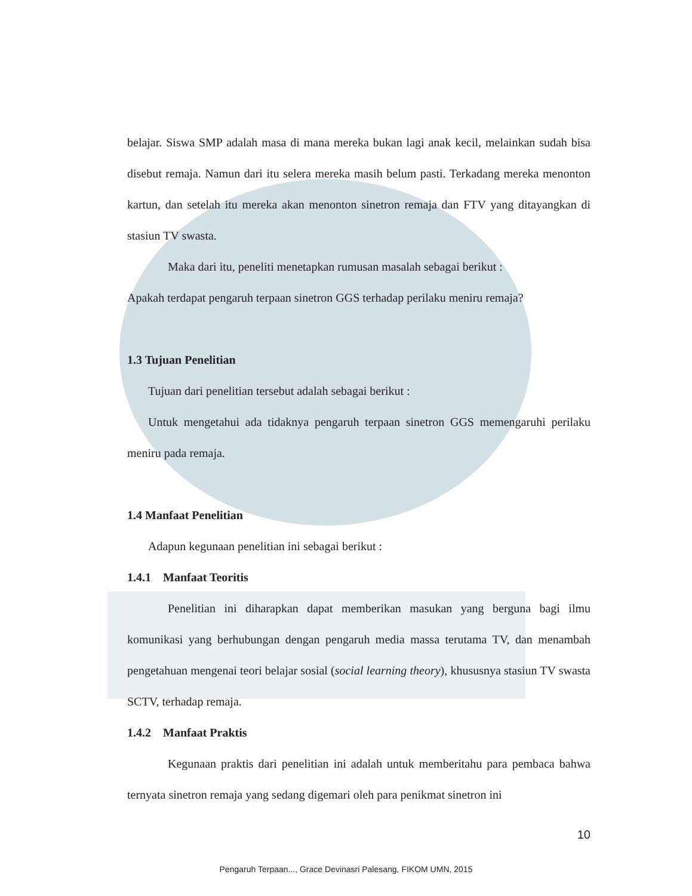belajar. Siswa SMP adalah masa di mana mereka bukan lagi anak kecil, melainkan sudah bisa disebut remaja. Namun dari itu selera mereka masih belum pasti. Terkadang mereka menonton kartun, dan setelah itu mereka akan menonton sinetron remaja dan FTV yang ditayangkan di stasiun TV swasta.
Maka dari itu, peneliti menetapkan rumusan masalah sebagai berikut :
Apakah terdapat pengaruh terpaan sinetron GGS terhadap perilaku meniru remaja?
1.3 Tujuan Penelitian
Tujuan dari penelitian tersebut adalah sebagai berikut :
Untuk mengetahui ada tidaknya pengaruh terpaan sinetron GGS memengaruhi perilaku meniru pada remaja.
1.4 Manfaat Penelitian
Adapun kegunaan penelitian ini sebagai berikut :
1.4.1 Manfaat Teoritis
Penelitian ini diharapkan dapat memberikan masukan yang berguna bagi ilmu komunikasi yang berhubungan dengan pengaruh media massa terutama TV, dan menambah pengetahuan mengenai teori belajar sosial (social learning theory), khususnya stasiun TV swasta SCTV, terhadap remaja.
1.4.2 Manfaat Praktis
Kegunaan praktis dari penelitian ini adalah untuk memberitahu para pembaca bahwa ternyata sinetron remaja yang sedang digemari oleh para penikmat sinetron ini
10
Pengaruh Terpaan..., Grace Devinasri Palesang, FIKOM UMN, 2015